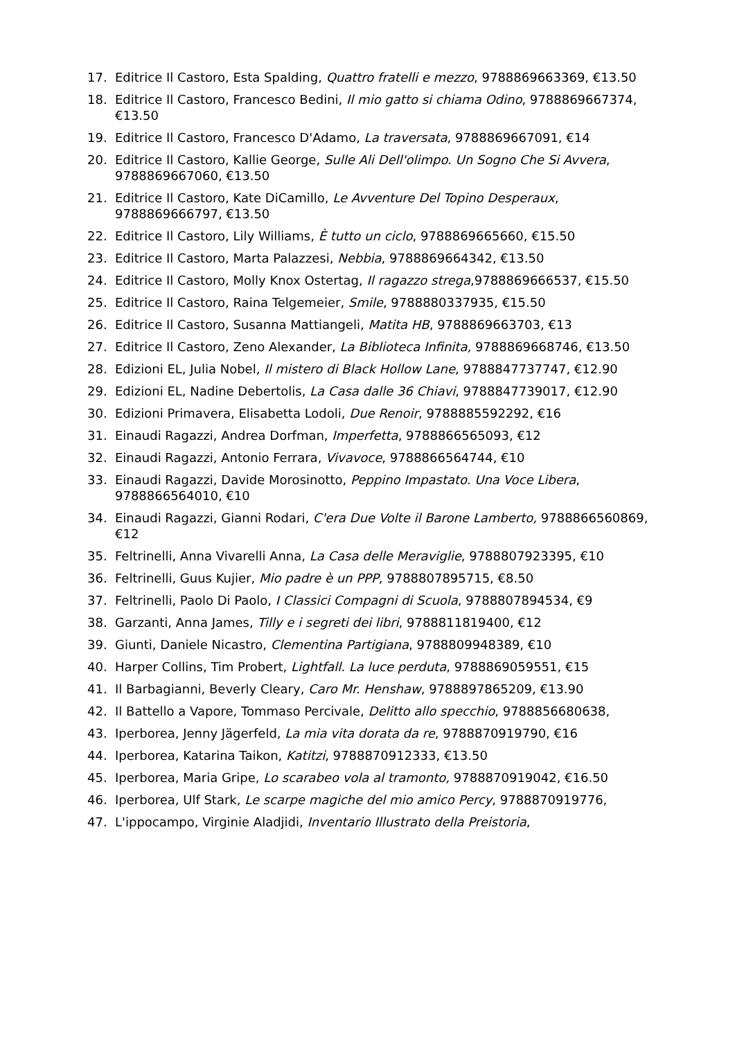17. Editrice Il Castoro, Esta Spalding, Quattro fratelli e mezzo, 9788869663369, €13.50
18. Editrice Il Castoro, Francesco Bedini, Il mio gatto si chiama Odino, 9788869667374, €13.50
19. Editrice Il Castoro, Francesco D'Adamo, La traversata, 9788869667091, €14
20. Editrice Il Castoro, Kallie George, Sulle Ali Dell'olimpo. Un Sogno Che Si Avvera, 9788869667060, €13.50
21. Editrice Il Castoro, Kate DiCamillo, Le Avventure Del Topino Desperaux, 9788869666797, €13.50
22. Editrice Il Castoro, Lily Williams, È tutto un ciclo, 9788869665660, €15.50
23. Editrice Il Castoro, Marta Palazzesi, Nebbia, 9788869664342, €13.50
24. Editrice Il Castoro, Molly Knox Ostertag, Il ragazzo strega,9788869666537, €15.50
25. Editrice Il Castoro, Raina Telgemeier, Smile, 9788880337935, €15.50
26. Editrice Il Castoro, Susanna Mattiangeli, Matita HB, 9788869663703, €13
27. Editrice Il Castoro, Zeno Alexander, La Biblioteca Infinita, 9788869668746, €13.50
28. Edizioni EL, Julia Nobel, Il mistero di Black Hollow Lane, 9788847737747, €12.90
29. Edizioni EL, Nadine Debertolis, La Casa dalle 36 Chiavi, 9788847739017, €12.90
30. Edizioni Primavera, Elisabetta Lodoli, Due Renoir, 9788885592292, €16
31. Einaudi Ragazzi, Andrea Dorfman, Imperfetta, 9788866565093, €12
32. Einaudi Ragazzi, Antonio Ferrara, Vivavoce, 9788866564744, €10
33. Einaudi Ragazzi, Davide Morosinotto, Peppino Impastato. Una Voce Libera, 9788866564010, €10
34. Einaudi Ragazzi, Gianni Rodari, C'era Due Volte il Barone Lamberto, 9788866560869, €12
35. Feltrinelli, Anna Vivarelli Anna, La Casa delle Meraviglie, 9788807923395, €10
36. Feltrinelli, Guus Kujier, Mio padre è un PPP, 9788807895715, €8.50
37. Feltrinelli, Paolo Di Paolo, I Classici Compagni di Scuola, 9788807894534, €9
38. Garzanti, Anna James, Tilly e i segreti dei libri, 9788811819400, €12
39. Giunti, Daniele Nicastro, Clementina Partigiana, 9788809948389, €10
40. Harper Collins, Tim Probert, Lightfall. La luce perduta, 9788869059551, €15
41. Il Barbagianni, Beverly Cleary, Caro Mr. Henshaw, 9788897865209, €13.90
42. Il Battello a Vapore, Tommaso Percivale, Delitto allo specchio, 9788856680638,
43. Iperborea, Jenny Jägerfeld, La mia vita dorata da re, 9788870919790, €16
44. Iperborea, Katarina Taikon, Katitzi, 9788870912333, €13.50
45. Iperborea, Maria Gripe, Lo scarabeo vola al tramonto, 9788870919042, €16.50
46. Iperborea, Ulf Stark, Le scarpe magiche del mio amico Percy, 9788870919776,
47. L'ippocampo, Virginie Aladjidi, Inventario Illustrato della Preistoria,